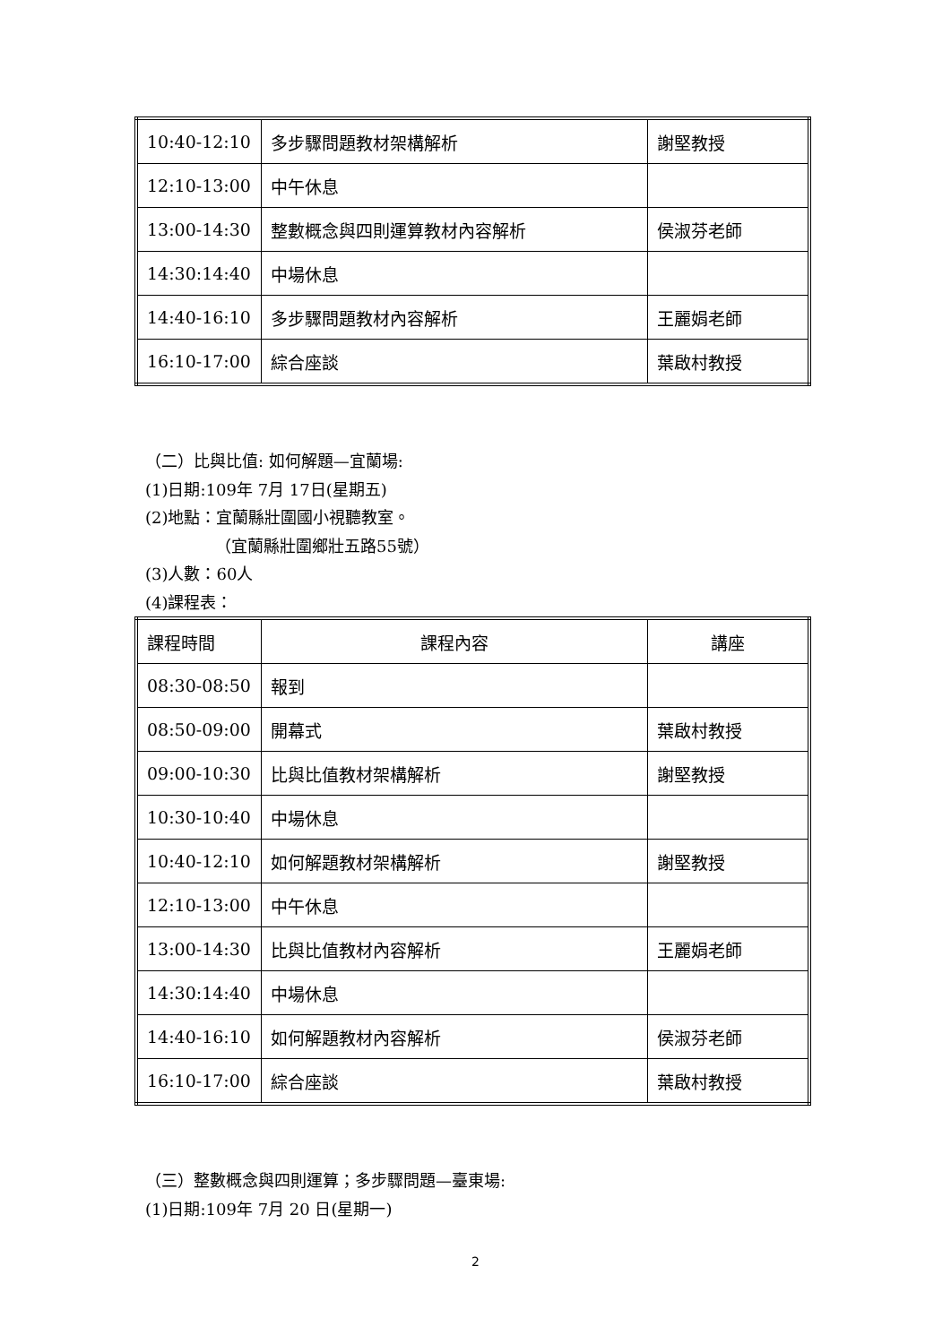| 10:40-12:10 | 多步驟問題教材架構解析 | 謝堅教授 |
| 12:10-13:00 | 中午休息 | |
| 13:00-14:30 | 整數概念與四則運算教材內容解析 | 侯淑芬老師 |
| 14:30:14:40 | 中場休息 | |
| 14:40-16:10 | 多步驟問題教材內容解析 | 王麗娟老師 |
| 16:10-17:00 | 綜合座談 | 葉啟村教授 |
（二）比與比值: 如何解題—宜蘭場:
(1)日期:109年 7月 17日(星期五)
(2)地點：宜蘭縣壯圍國小視聽教室。
（宜蘭縣壯圍鄉壯五路55號）
(3)人數：60人
(4)課程表：
| 課程時間 | 課程內容 | 講座 |
| 08:30-08:50 | 報到 | |
| 08:50-09:00 | 開幕式 | 葉啟村教授 |
| 09:00-10:30 | 比與比值教材架構解析 | 謝堅教授 |
| 10:30-10:40 | 中場休息 | |
| 10:40-12:10 | 如何解題教材架構解析 | 謝堅教授 |
| 12:10-13:00 | 中午休息 | |
| 13:00-14:30 | 比與比值教材內容解析 | 王麗娟老師 |
| 14:30:14:40 | 中場休息 | |
| 14:40-16:10 | 如何解題教材內容解析 | 侯淑芬老師 |
| 16:10-17:00 | 綜合座談 | 葉啟村教授 |
（三）整數概念與四則運算；多步驟問題—臺東場:
(1)日期:109年 7月 20 日(星期一)
2